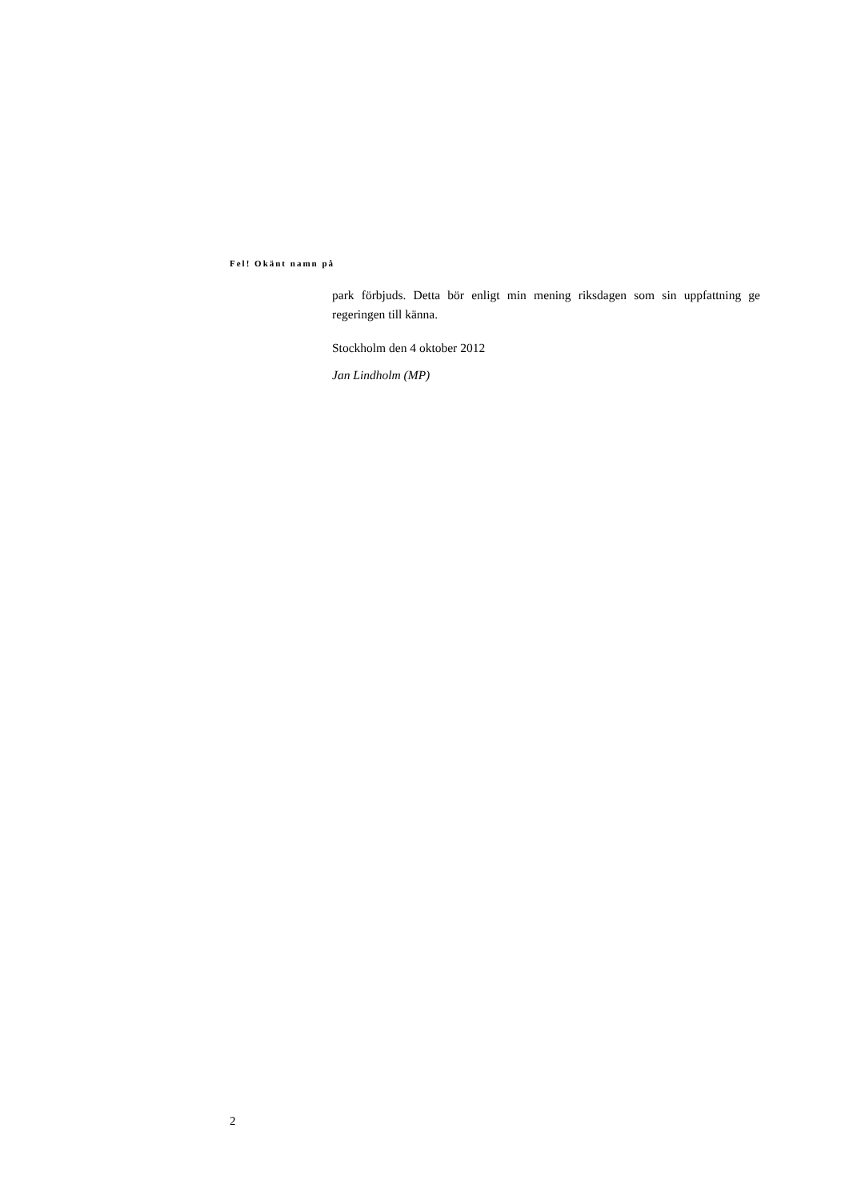Fel! Okänt namn på
park förbjuds. Detta bör enligt min mening riksdagen som sin uppfattning ge regeringen till känna.
Stockholm den 4 oktober 2012
Jan Lindholm (MP)
2